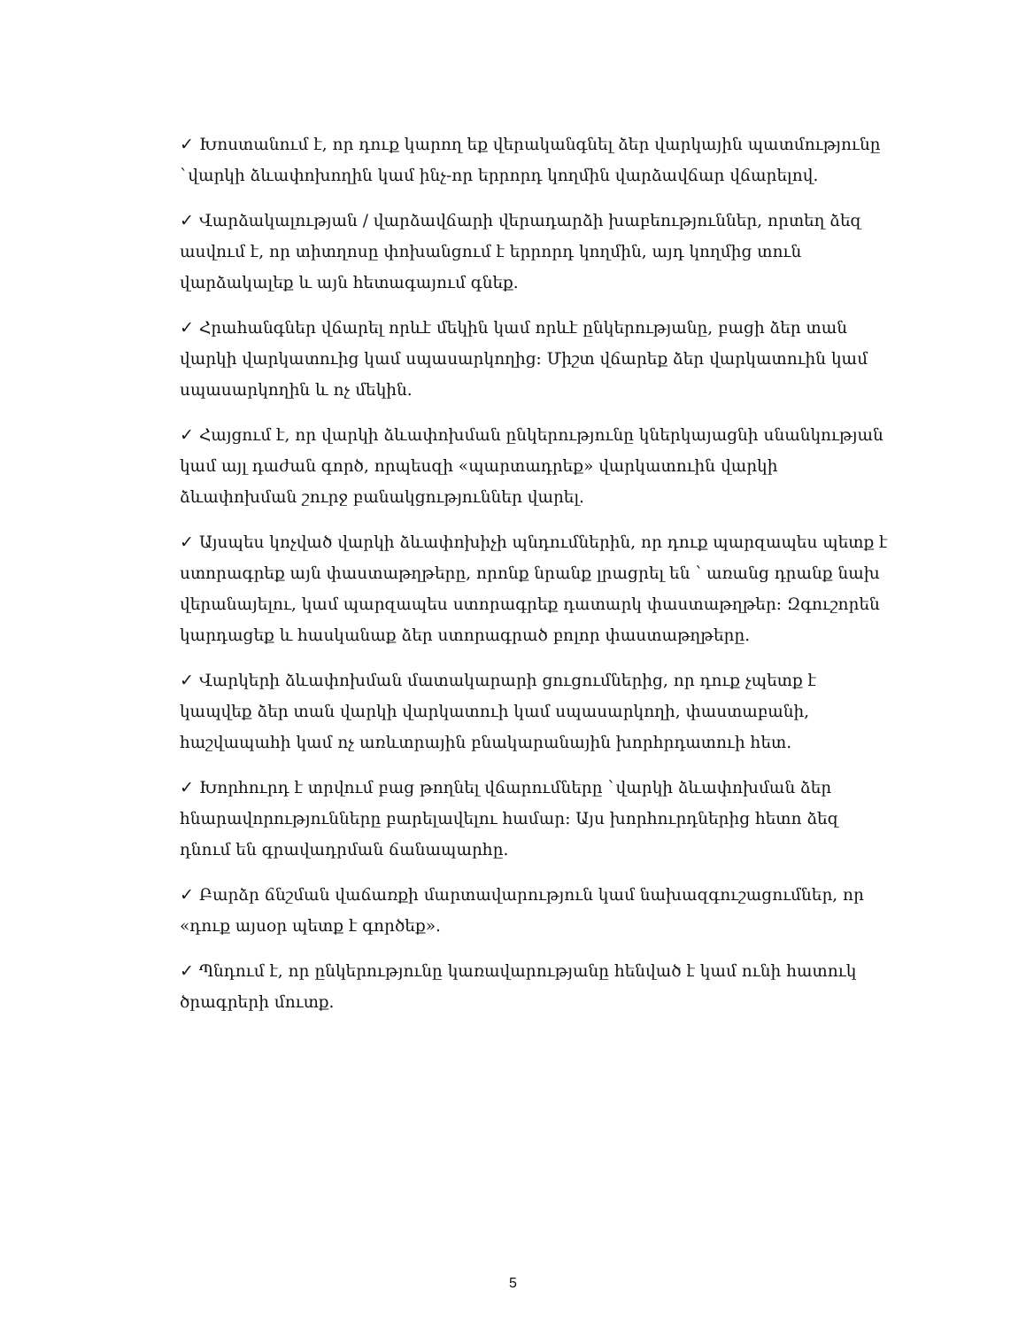✓ Խոստանում է, որ դուք կարող եք վերականգնել ձեր վարկային պատմությունը `վարկի ձևափոխողին կամ ինչ-որ երրորդ կողմին վարձավճար վճարելով.
✓ Վարձակալության / վարձավճարի վերադարձի խաբեություններ, որտեղ ձեզ ասվում է, որ տիտղոսը փոխանցում է երրորդ կողմին, այդ կողմից տուն վարձակալեք և այն հետագայում գնեք.
✓ Հրահանգներ վճարել որևէ մեկին կամ որևէ ընկերությանը, բացի ձեր տան վարկի վարկատուից կամ սպասարկողից: Միշտ վճարեք ձեր վարկատուին կամ սպասարկողին և ոչ մեկին.
✓ Հայցում է, որ վարկի ձևափոխման ընկերությունը կներկայացնի սնանկության կամ այլ դաժան գործ, որպեսզի «պարտադրեք» վարկատուին վարկի ձևափոխման շուրջ բանակցություններ վարել.
✓ Այսպես կոչված վարկի ձևափոխիչի պնդումներին, որ դուք պարզապես պետք է ստորագրեք այն փաստաթղթերը, որոնք նրանք լրացրել են ՝ առանց դրանք նախ վերանայելու, կամ պարզապես ստորագրեք դատարկ փաստաթղթեր: Զգուշորեն կարդացեք և հասկանաք ձեր ստորագրած բոլոր փաստաթղթերը.
✓ Վարկերի ձևափոխման մատակարարի ցուցումներից, որ դուք չպետք է կապվեք ձեր տան վարկի վարկատուի կամ սպասարկողի, փաստաբանի, հաշվապահի կամ ոչ առևտրային բնակարանային խորհրդատուի հետ.
✓ Խորհուրդ է տրվում բաց թողնել վճարումները `վարկի ձևափոխման ձեր հնարավորությունները բարելավելու համար: Այս խորհուրդներից հետո ձեզ դնում են գրավադրման ճանապարհը.
✓ Բարձր ճնշման վաճառքի մարտավարություն կամ նախազգուշացումներ, որ «դուք այսօր պետք է գործեք».
✓ Պնդում է, որ ընկերությունը կառավարությանը հենված է կամ ունի հատուկ ծրագրերի մուտք.
5